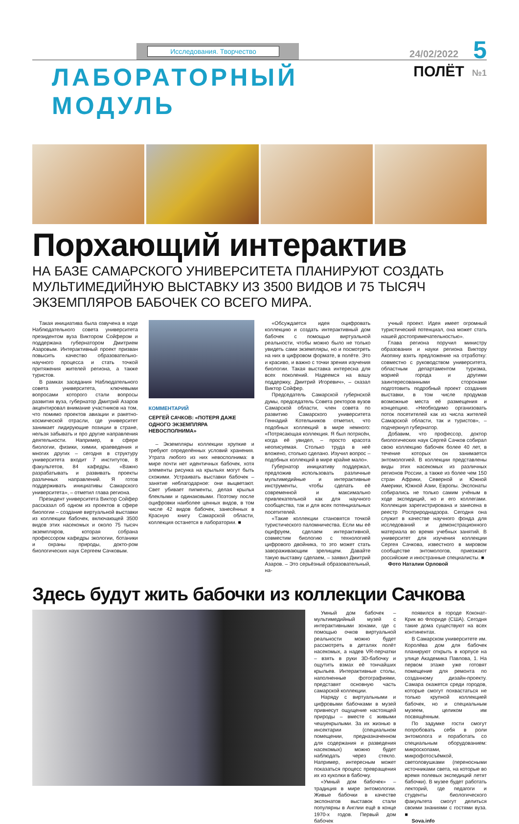Исследования. Творчество
24/02/2022
5
ЛАБОРАТОРНЫЙ МОДУЛЬ
ПОЛЁТ
№1
Порхающий интерактив
НА БАЗЕ САМАРСКОГО УНИВЕРСИТЕТА ПЛАНИРУЮТ СОЗДАТЬ МУЛЬТИМЕДИЙНУЮ ВЫСТАВКУ ИЗ 3500 ВИДОВ И 75 ТЫСЯЧ ЭКЗЕМПЛЯРОВ БАБОЧЕК СО ВСЕГО МИРА.
Такая инициатива была озвучена в ходе Наблюдательного совета университета президентом вуза Виктором Сойфером и поддержана губернатором Дмитрием Азаровым. Интерактивный проект призван повысить качество образовательно-научного процесса и стать точкой притяжения жителей региона, а также туристов.
В рамках заседания Наблюдательного совета университета, ключевыми вопросами которого стали вопросы развития вуза, губернатор Дмитрий Азаров акцентировал внимание участников на том, что помимо проектов авиации и ракетно-космической отрасли, где университет занимает лидирующие позиции в стране, нельзя забывать и про другие направления деятельности. Например, в сфере биологии, физики, химии, краеведения и многих других – сегодня в структуру университета входит 7 институтов, 8 факультетов, 84 кафедры. «Важно разрабатывать и развивать проекты различных направлений. Я готов поддерживать инициативы Самарского университета», – отметил глава региона.
Президент университета Виктор Сойфер рассказал об одном из проектов в сфере биологии – создание виртуальной выставки из коллекции бабочек, включающей 3500 видов этих насекомых и около 75 тысяч экземпляров, которая собрана профессором кафедры экологии, ботаники и охраны природы, докто-ром биологических наук Сергеем Сачковым.
КОММЕНТАРИЙ
СЕРГЕЙ САЧКОВ: «ПОТЕРЯ ДАЖЕ ОДНОГО ЭКЗЕМПЛЯРА НЕВОСПОЛНИМА»
– Экземпляры коллекции хрупкие и требуют определённых условий хранения. Утрата любого из них невосполнима: в мире почти нет идентичных бабочек, хотя элементы рисунка на крыльях могут быть схожими. Устраивать выставки бабочек – занятие неблагодарное: они выцветают. Свет убивает пигменты, делая крылья блеклыми и одинаковыми. Поэтому после оцифровки наиболее ценных видов, в том числе 42 видов бабочек, занесённых в Красную книгу Самарской области, коллекция останется в лаборатории. ■
«Обсуждается идея оцифровать коллекцию и создать интерактивный дом бабочек с помощью виртуальной реальности, чтобы можно было не только увидеть сами экземпляры, но и посмотреть на них в цифровом формате, в полёте. Это и красиво, и важно с точки зрения изучения биологии. Такая выставка интересна для всех поколений. Надеемся на вашу поддержку, Дмитрий Игоревич», – сказал Виктор Сойфер.
Председатель Самарской губернской думы, председатель Совета ректоров вузов Самарской области, член совета по развитию Самарского университета Геннадий Котельников отметил, что подобных коллекций в мире немного: «Потрясающая коллекция. Я был потрясён, когда её увидел, – просто красота неописуемая. Столько труда в неё вложено, столько сделано. Изучил вопрос – подобных коллекций в мире крайне мало».
Губернатор инициативу поддержал, предложив использовать различные мультимедийные и интерактивные инструменты, чтобы сделать её современной и максимально привлекательной как для научного сообщества, так и для всех потенциальных посетителей.
«Такие коллекции становятся точкой туристического паломничества. Если мы её оцифруем, сделаем интерактивной, совместим биологию с технологией цифрового двойника, то это может стать завораживающим зрелищем. Давайте такую выставку сделаем, – заявил Дмитрий Азаров. – Это серьёзный образовательный, на-
учный проект. Идея имеет огромный туристический потенциал, она может стать нашей достопримечательностью».
Глава региона поручил министру образования и науки региона Виктору Акопяну взять предложение на отработку: совместно с руководством университета, областным департаментом туризма, мэрией города и другими заинтересованными сторонами подготовить подробный проект создания выставки, в том числе продумав возможные места её размещения и концепцию. «Необходимо организовать поток посетителей как из числа жителей Самарской области, так и туристов», – подчеркнул губернатор.
Добавим, что профессор, доктор биологических наук Сергей Сачков собирал свою коллекцию бабочек более 40 лет, в течение которых он занимается энтомологией. В коллекции представлены виды этих насекомых из различных регионов России, а также из более чем 150 стран Африки, Северной и Южной Америки, Южной Азии, Европы. Экспонаты собирались не только самим учёным в ходе экспедиций, но и его коллегами. Коллекция зарегистрирована и занесена в реестр Росприроднадзора. Сегодня она служит в качестве научного фонда для исследований и демонстрационного материала во время учебных занятий. В университет для изучения коллекции Сергея Сачкова, известного в мировом сообществе энтомологов, приезжают российские и иностранные специалисты. ■
Фото Наталии Орловой
Здесь будут жить бабочки из коллекции Сачкова
Умный дом бабочек – мультимедийный музей с интерактивными зонами, где с помощью очков виртуальной реальности можно будет рассмотреть в деталях полёт насекомых, а надев VR-перчатки – взять в руки 3D-бабочку и ощутить взмах её тончайших крыльев. Интерактивные столы, наполненные фотографиями, представят основную часть самарской коллекции.
Наряду с виртуальными и цифровыми бабочками в музей привнесут ощущение настоящей природы – вместе с живыми чешуекрылыми. За их жизнью в инсектарии (специальном помещении, предназначенном для содержания и разведения насекомых) можно будет наблюдать через стекло. Например, интересным может показаться процесс превращения их из куколки в бабочку.
«Умный дом бабочек» – традиция в мире энтомологии. Живые бабочки в качестве экспонатов выставок стали популярны в Англии ещё в конце 1970-х годов. Первый дом бабочек
появился в городе Коконат-Крик во Флориде (США). Сегодня такие дома существуют на всех континентах.
В Самарском университете им. Королёва дом для бабочек планируют открыть в корпусе на улице Академика Павлова, 1. На первом этаже уже готовят помещение для ремонта по созданному дизайн-проекту. Самара окажется среди городов, которые смогут похвастаться не только крупной коллекцией бабочек, но и специальным музеем, целиком им посвящённым.
По задумке гости смогут попробовать себя в роли энтомолога и поработать со специальным оборудованием: микроскопами, микрофотосъёмкой, светоловушками (переносными источниками света, на которые во время полевых экспедиций летят бабочки). В музее будет работать лекторий, где педагоги и студенты биологического факультета смогут делиться своими знаниями с гостями вуза. ■
Sova.info